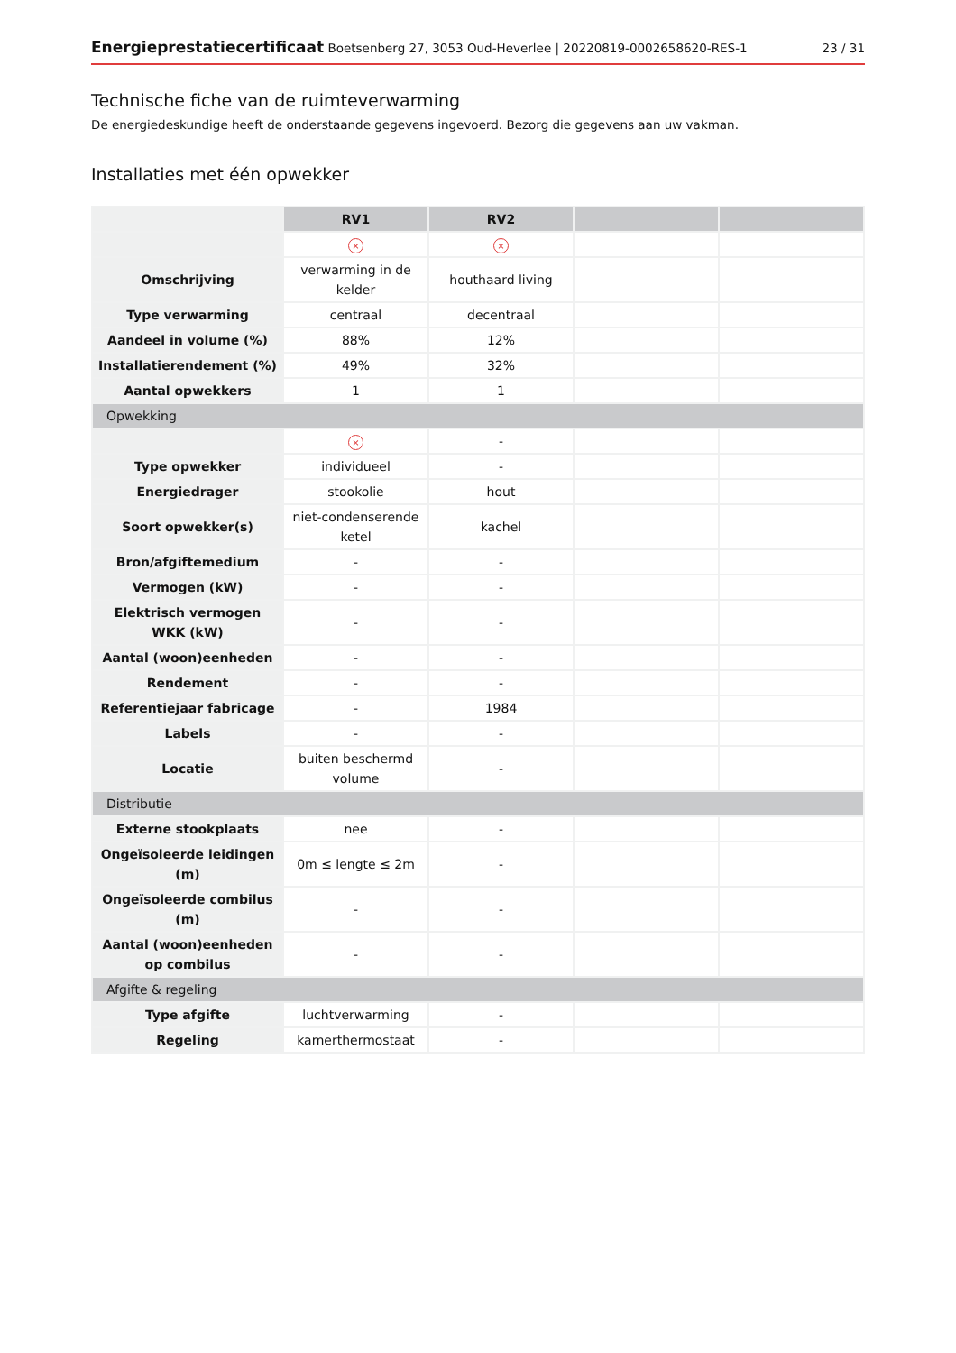Energieprestatiecertificaat Boetsenberg 27, 3053 Oud-Heverlee | 20220819-0002658620-RES-1 23 / 31
Technische fiche van de ruimteverwarming
De energiedeskundige heeft de onderstaande gegevens ingevoerd. Bezorg die gegevens aan uw vakman.
Installaties met één opwekker
| | RV1 | RV2 | | |
| | × | × | | |
| Omschrijving | verwarming in de kelder | houthaard living | | |
| Type verwarming | centraal | decentraal | | |
| Aandeel in volume (%) | 88% | 12% | | |
| Installatierendement (%) | 49% | 32% | | |
| Aantal opwekkers | 1 | 1 | | |
| Opwekking | | | | |
| | × | - | | |
| Type opwekker | individueel | - | | |
| Energiedrager | stookolie | hout | | |
| Soort opwekker(s) | niet-condenserende ketel | kachel | | |
| Bron/afgiftemedium | - | - | | |
| Vermogen (kW) | - | - | | |
| Elektrisch vermogen WKK (kW) | - | - | | |
| Aantal (woon)eenheden | - | - | | |
| Rendement | - | - | | |
| Referentiejaar fabricage | - | 1984 | | |
| Labels | - | - | | |
| Locatie | buiten beschermd volume | - | | |
| Distributie | | | | |
| Externe stookplaats | nee | - | | |
| Ongeïsoleerde leidingen (m) | 0m ≤ lengte ≤ 2m | - | | |
| Ongeïsoleerde combilus (m) | - | - | | |
| Aantal (woon)eenheden op combilus | - | - | | |
| Afgifte & regeling | | | | |
| Type afgifte | luchtverwarming | - | | |
| Regeling | kamerthermostaat | - | | |